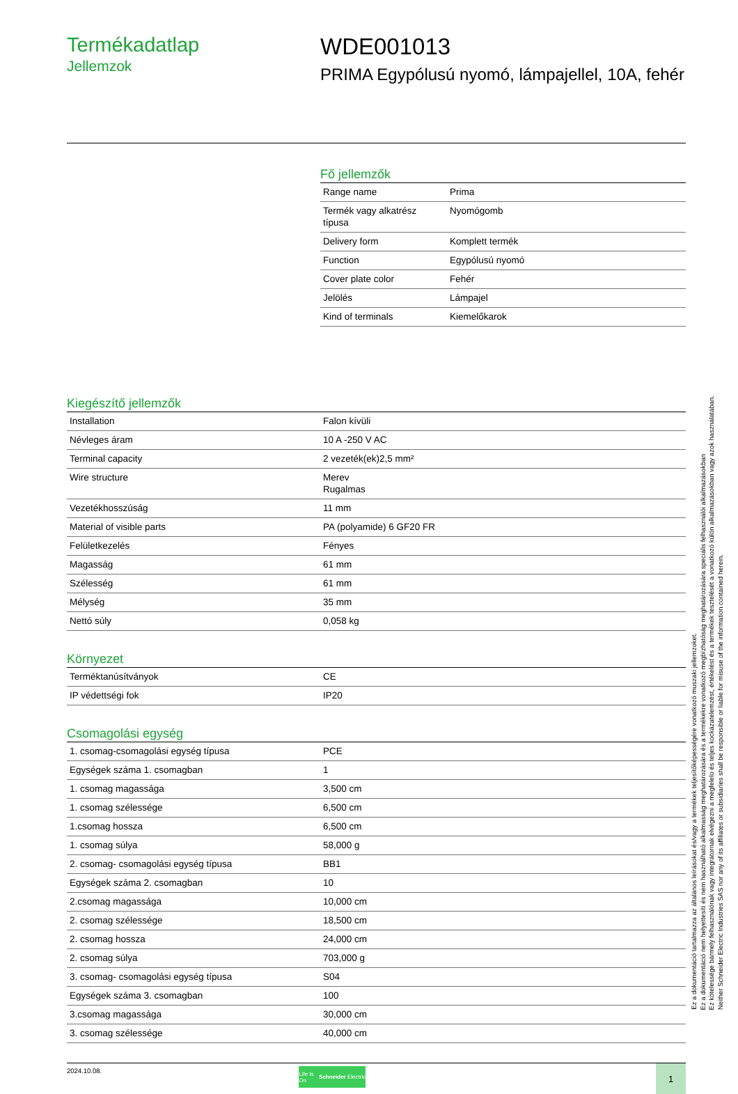Termékadatlap
Jellemzok
WDE001013
PRIMA Egypólusú nyomó, lámpajellel, 10A, fehér
Fő jellemzők
| Range name | Prima |
| Termék vagy alkatrész típusa | Nyomógomb |
| Delivery form | Komplett termék |
| Function | Egypólusú nyomó |
| Cover plate color | Fehér |
| Jelölés | Lámpajel |
| Kind of terminals | Kiemelőkarok |
Kiegészítő jellemzők
| Installation | Falon kívüli |
| Névleges áram | 10 A -250 V AC |
| Terminal capacity | 2 vezeték(ek)2,5 mm² |
| Wire structure | Merev Rugalmas |
| Vezetékhosszúság | 11 mm |
| Material of visible parts | PA (polyamide) 6 GF20 FR |
| Felületkezelés | Fényes |
| Magasság | 61 mm |
| Szélesség | 61 mm |
| Mélység | 35 mm |
| Nettó súly | 0,058 kg |
Környezet
| Terméktanúsítványok | CE |
| IP védettségi fok | IP20 |
Csomagolási egység
| 1. csomag-csomagolási egység típusa | PCE |
| Egységek száma 1. csomagban | 1 |
| 1. csomag magassága | 3,500 cm |
| 1. csomag szélessége | 6,500 cm |
| 1.csomag hossza | 6,500 cm |
| 1. csomag súlya | 58,000 g |
| 2. csomag- csomagolási egység típusa | BB1 |
| Egységek száma 2. csomagban | 10 |
| 2.csomag magassága | 10,000 cm |
| 2. csomag szélessége | 18,500 cm |
| 2. csomag hossza | 24,000 cm |
| 2. csomag súlya | 703,000 g |
| 3. csomag- csomagolási egység típusa | S04 |
| Egységek száma 3. csomagban | 100 |
| 3.csomag magassága | 30,000 cm |
| 3. csomag szélessége | 40,000 cm |
2024.10.08.
Life Is On Schneider Electric
1
Ez a dokumentáció tartalmazza az általános leírásokat és/vagy a termékek teljesítőképességére vonatkozó muszaki jellemzoket.
Ez a dokumentáció nem helyettesíti és nem használható alkalmasság meghatározására és a termékekre vonatkozó megbízhatóság meghatározására speciális felhasználói alkalmazásokban
Ez kötelessége bármely felhasználónak vagy integrátornak elvégezni a megfelelo és teljes kockázatelemzést, értékelést és a termékek tesztelését a vonatkozó külön alkalmazásokban vagy azok használatában.
Neither Schneider Electric Industries SAS nor any of its affiliates or subsidiaries shall be responsible or liable for misuse of the information contained herein.